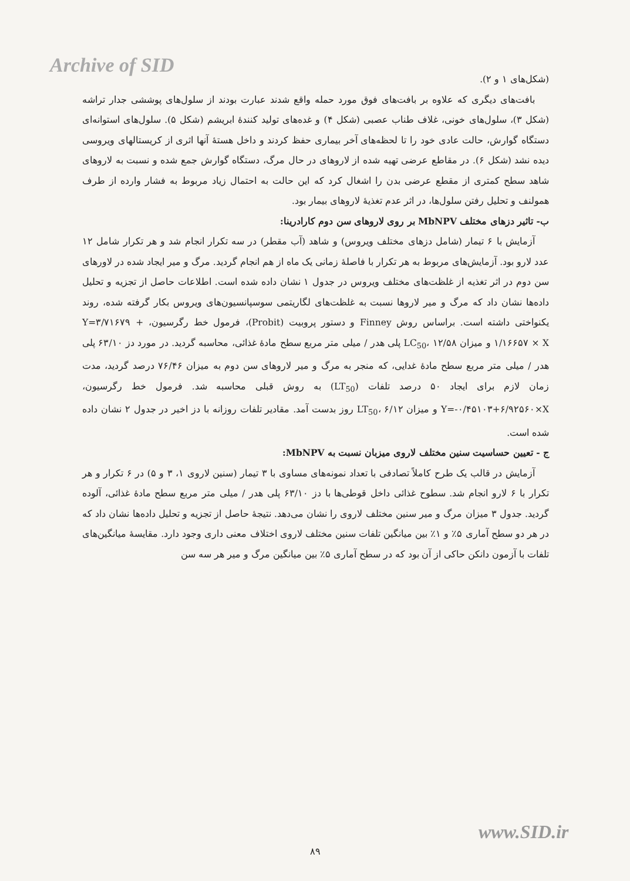Archive of SID
(شکل‌های ۱ و ۲).
بافت‌های دیگری که علاوه بر بافت‌های فوق مورد حمله واقع شدند عبارت بودند از سلول‌های پوششی جدار تراشه (شکل ۳)، سلول‌های خونی، غلاف طناب عصبی (شکل ۴) و غده‌های تولید کنندهٔ ابریشم (شکل ۵). سلول‌های استوانه‌ای دستگاه گوارش، حالت عادی خود را تا لحظه‌های آخر بیماری حفظ کردند و داخل هستهٔ آنها اثری از کریستالهای ویروسی دیده نشد (شکل ۶). در مقاطع عرضی تهیه شده از لاروهای در حال مرگ، دستگاه گوارش جمع شده و نسبت به لاروهای شاهد سطح کمتری از مقطع عرضی بدن را اشغال کرد که این حالت به احتمال زیاد مربوط به فشار وارده از طرف همولنف و تحلیل رفتن سلول‌ها، در اثر عدم تغذیهٔ لاروهای بیمار بود.
ب- تاثیر دزهای مختلف MbNPV بر روی لاروهای سن دوم کارادرینا:
آزمایش با ۶ تیمار (شامل دزهای مختلف ویروس) و شاهد (آب مقطر) در سه تکرار انجام شد و هر تکرار شامل ۱۲ عدد لارو بود. آزمایش‌های مربوط به هر تکرار با فاصلهٔ زمانی یک ماه از هم انجام گردید. مرگ و میر ایجاد شده در لاورهای سن دوم در اثر تغذیه از غلظت‌های مختلف ویروس در جدول ۱ نشان داده شده است. اطلاعات حاصل از تجزیه و تحلیل داده‌ها نشان داد که مرگ و میر لاروها نسبت به غلظت‌های لگاریتمی سوسپانسیون‌های ویروس بکار گرفته شده، روند یکنواختی داشته است. براساس روش Finney و دستور پروبیت (Probit)، فرمول خط رگرسیون، Y=۳/۷۱۶۷۹ + ۱/۱۶۶۵۷ × X و میزان LC<sub>50</sub>، ۱۲/۵۸ پلی هدر / میلی متر مربع سطح مادهٔ غذائی، محاسبه گردید. در مورد دز ۶۳/۱۰ پلی هدر / میلی متر مربع سطح مادهٔ غدایی، که منجر به مرگ و میر لاروهای سن دوم به میزان ۷۶/۴۶ درصد گردید، مدت زمان لازم برای ایجاد ۵۰ درصد تلفات (LT<sub>50</sub>) به روش قبلی محاسبه شد. فرمول خط رگرسیون، Y=-۰/۴۵۱۰۳+۶/۹۲۵۶۰×X و میزان LT<sub>50</sub>، ۶/۱۲ روز بدست آمد. مقادیر تلفات روزانه با دز اخیر در جدول ۲ نشان داده شده است.
ج - تعیین حساسیت سنین مختلف لاروی میزبان نسبت به MbNPV:
آزمایش در قالب یک طرح کاملاً تصادفی با تعداد نمونه‌های مساوی با ۳ تیمار (سنین لاروی ۱، ۳ و ۵) در ۶ تکرار و هر تکرار با ۶ لارو انجام شد. سطوح غذائی داخل قوطی‌ها با دز ۶۳/۱۰ پلی هدر / میلی متر مربع سطح مادهٔ غذائی، آلوده گردید. جدول ۳ میزان مرگ و میر سنین مختلف لاروی را نشان می‌دهد. نتیجهٔ حاصل از تجزیه و تحلیل داده‌ها نشان داد که در هر دو سطح آماری ۵٪ و ۱٪ بین میانگین تلفات سنین مختلف لاروی اختلاف معنی داری وجود دارد. مقایسهٔ میانگین‌های تلفات با آزمون دانکن حاکی از آن بود که در سطح آماری ۵٪ بین میانگین مرگ و میر هر سه سن
www.SID.ir
۸۹